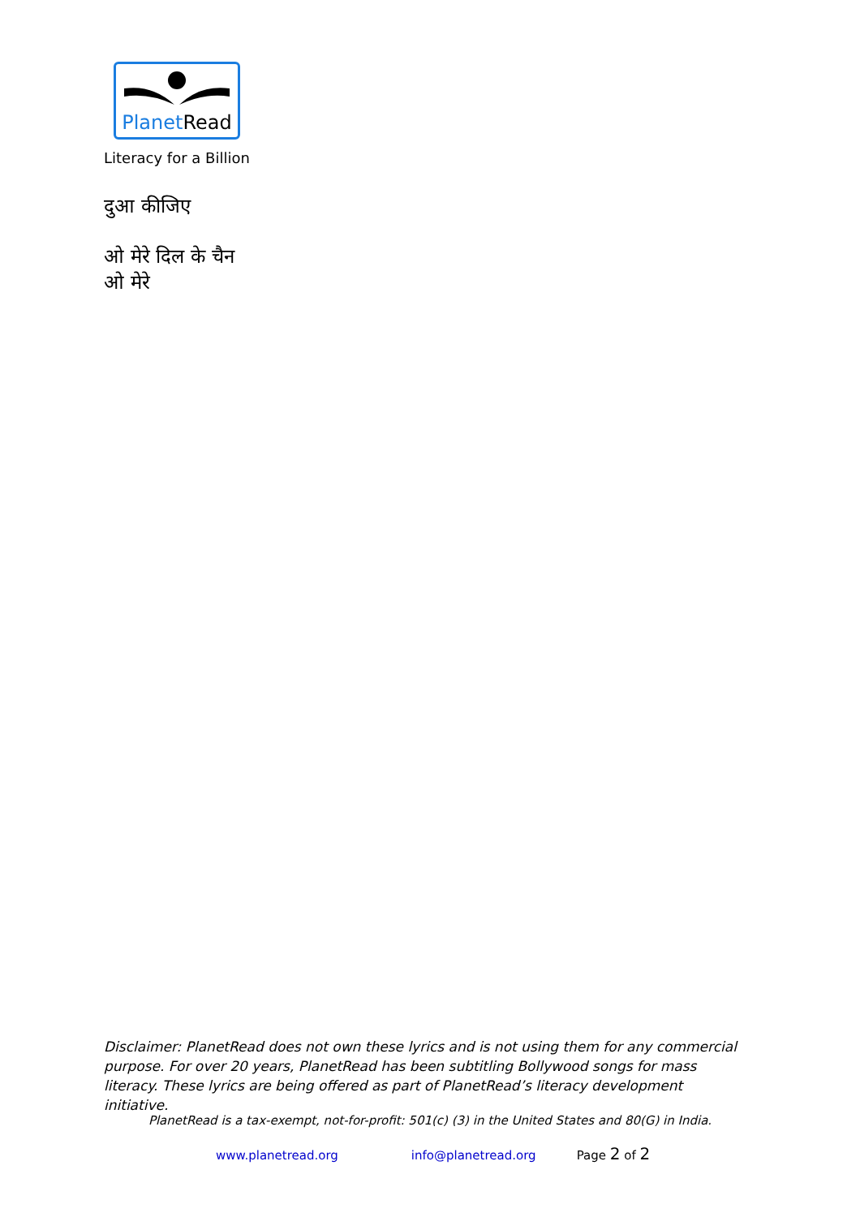PlanetRead
Literacy for a Billion
दुआ कीजिए
ओ मेरे दिल के चैन
ओ मेरे
Disclaimer: PlanetRead does not own these lyrics and is not using them for any commercial purpose. For over 20 years, PlanetRead has been subtitling Bollywood songs for mass literacy. These lyrics are being offered as part of PlanetRead’s literacy development initiative.
PlanetRead is a tax-exempt, not-for-profit: 501(c) (3) in the United States and 80(G) in India.
www.planetread.org info@planetread.org Page 2 of 2